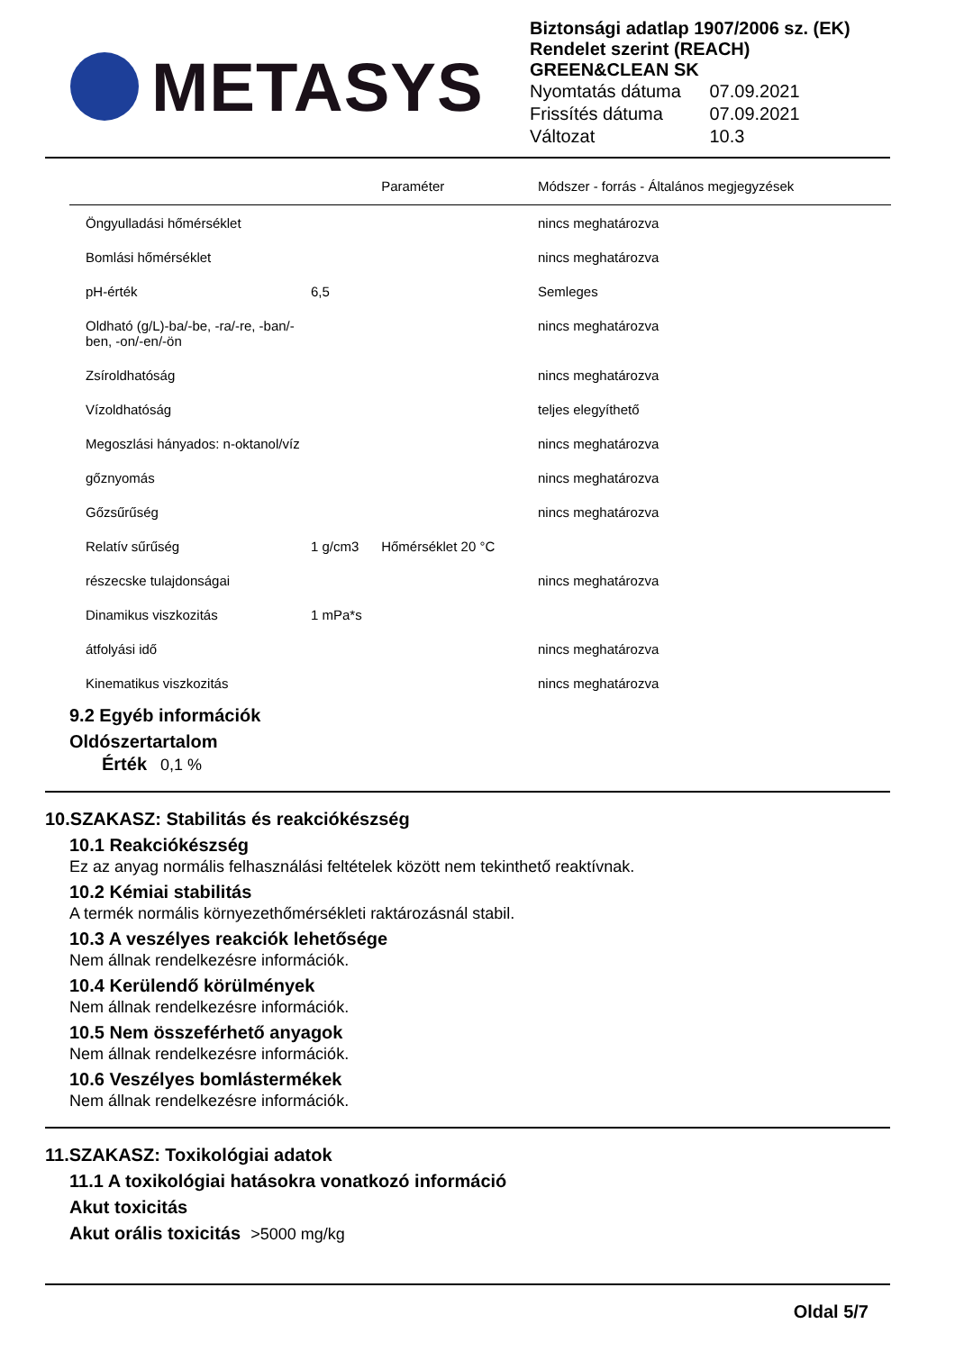METASYS
Biztonsági adatlap 1907/2006 sz. (EK) Rendelet szerint (REACH)
GREEN&CLEAN SK
| Nyomtatás dátuma | 07.09.2021 |
| Frissítés dátuma | 07.09.2021 |
| Változat | 10.3 |
| | | Paraméter | Módszer - forrás - Általános megjegyzések |
| --- | --- | --- | --- |
| Öngyulladási hőmérséklet | | | nincs meghatározva |
| Bomlási hőmérséklet | | | nincs meghatározva |
| pH-érték | 6,5 | | Semleges |
| Oldható (g/L)-ba/-be, -ra/-re, -ban/-ben, -on/-en/-ön | | | nincs meghatározva |
| Zsíroldhatóság | | | nincs meghatározva |
| Vízoldhatóság | | | teljes elegyíthető |
| Megoszlási hányados: n-oktanol/víz | | | nincs meghatározva |
| gőznyomás | | | nincs meghatározva |
| Gőzsűrűség | | | nincs meghatározva |
| Relatív sűrűség | 1 g/cm3 | Hőmérséklet 20 °C | |
| részecske tulajdonságai | | | nincs meghatározva |
| Dinamikus viszkozitás | 1 mPa*s | | |
| átfolyási idő | | | nincs meghatározva |
| Kinematikus viszkozitás | | | nincs meghatározva |
9.2 Egyéb információk
Oldószertartalom
Érték 0,1 %
10.SZAKASZ: Stabilitás és reakciókészség
10.1 Reakciókészség
Ez az anyag normális felhasználási feltételek között nem tekinthető reaktívnak.
10.2 Kémiai stabilitás
A termék normális környezethőmérsékleti raktározásnál stabil.
10.3 A veszélyes reakciók lehetősége
Nem állnak rendelkezésre információk.
10.4 Kerülendő körülmények
Nem állnak rendelkezésre információk.
10.5 Nem összeférhető anyagok
Nem állnak rendelkezésre információk.
10.6 Veszélyes bomlástermékek
Nem állnak rendelkezésre információk.
11.SZAKASZ: Toxikológiai adatok
11.1 A toxikológiai hatásokra vonatkozó információ
Akut toxicitás
Akut orális toxicitás >5000 mg/kg
Oldal 5/7